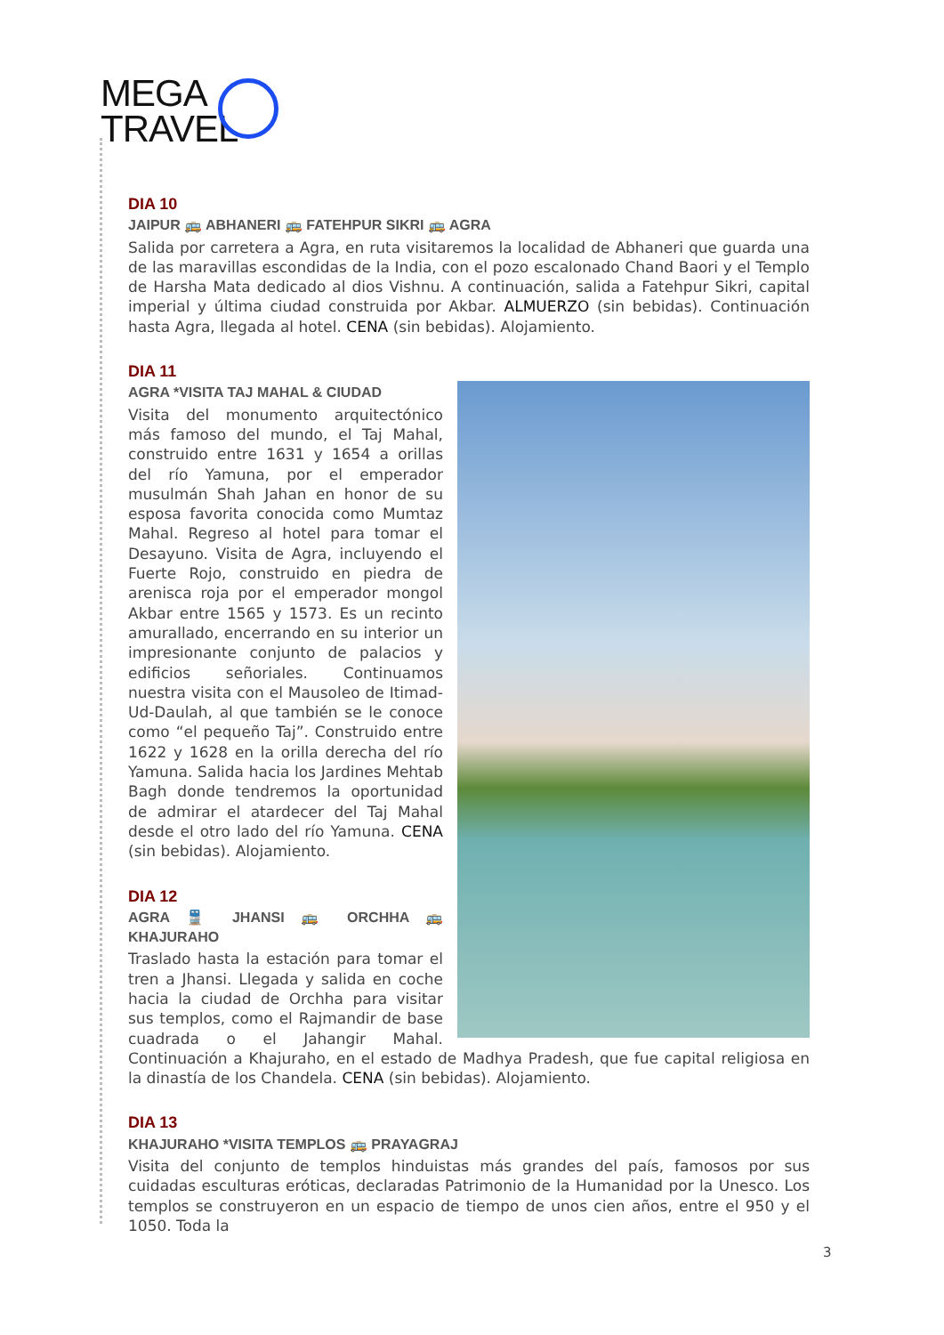MEGA
TRAVEL
DIA 10
JAIPUR 🚌 ABHANERI 🚌 FATEHPUR SIKRI 🚌 AGRA
Salida por carretera a Agra, en ruta visitaremos la localidad de Abhaneri que guarda una de las maravillas escondidas de la India, con el pozo escalonado Chand Baori y el Templo de Harsha Mata dedicado al dios Vishnu. A continuación, salida a Fatehpur Sikri, capital imperial y última ciudad construida por Akbar. ALMUERZO (sin bebidas). Continuación hasta Agra, llegada al hotel. CENA (sin bebidas). Alojamiento.
DIA 11
AGRA *VISITA TAJ MAHAL & CIUDAD
Visita del monumento arquitectónico más famoso del mundo, el Taj Mahal, construido entre 1631 y 1654 a orillas del río Yamuna, por el emperador musulmán Shah Jahan en honor de su esposa favorita conocida como Mumtaz Mahal. Regreso al hotel para tomar el Desayuno. Visita de Agra, incluyendo el Fuerte Rojo, construido en piedra de arenisca roja por el emperador mongol Akbar entre 1565 y 1573. Es un recinto amurallado, encerrando en su interior un impresionante conjunto de palacios y edificios señoriales. Continuamos nuestra visita con el Mausoleo de Itimad-Ud-Daulah, al que también se le conoce como “el pequeño Taj”. Construido entre 1622 y 1628 en la orilla derecha del río Yamuna. Salida hacia los Jardines Mehtab Bagh donde tendremos la oportunidad de admirar el atardecer del Taj Mahal desde el otro lado del río Yamuna. CENA (sin bebidas). Alojamiento.
DIA 12
AGRA 🚆 JHANSI 🚌 ORCHHA 🚌 KHAJURAHO
Traslado hasta la estación para tomar el tren a Jhansi. Llegada y salida en coche hacia la ciudad de Orchha para visitar sus templos, como el Rajmandir de base cuadrada o el Jahangir Mahal. Continuación a Khajuraho, en el estado de Madhya Pradesh, que fue capital religiosa en la dinastía de los Chandela. CENA (sin bebidas). Alojamiento.
DIA 13
KHAJURAHO *VISITA TEMPLOS 🚌 PRAYAGRAJ
Visita del conjunto de templos hinduistas más grandes del país, famosos por sus cuidadas esculturas eróticas, declaradas Patrimonio de la Humanidad por la Unesco. Los templos se construyeron en un espacio de tiempo de unos cien años, entre el 950 y el 1050. Toda la
3